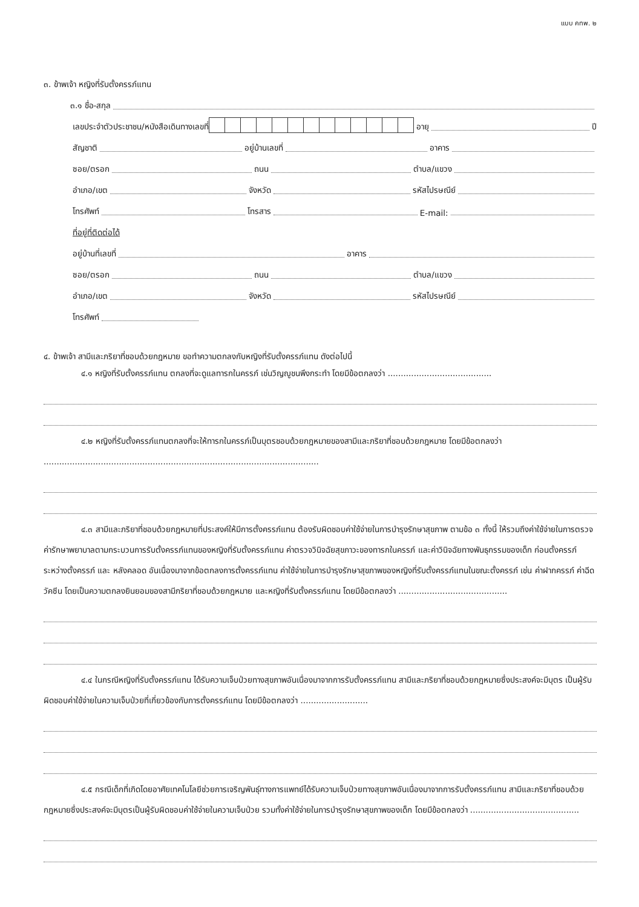แบบ คทพ. ๒
๓. ข้าพเจ้า หญิงที่รับตั้งครรภ์แทน
๓.๑ ชื่อ-สกุล
เลขประจำตัวประชาชน/หนังสือเดินทางเลขที่
อายุ ปี
สัญชาติ อยู่บ้านเลขที่ อาคาร
ซอย/ตรอก ถนน ตำบล/แขวง
อำเภอ/เขต จังหวัด รหัสไปรษณีย์
โทรศัพท์ โทรสาร E-mail:
ที่อยู่ที่ติดต่อได้
อยู่บ้านที่เลขที่ อาคาร
ซอย/ตรอก ถนน ตำบล/แขวง
อำเภอ/เขต จังหวัด รหัสไปรษณีย์
โทรศัพท์
๔. ข้าพเจ้า สามีและภริยาที่ชอบด้วยกฎหมาย ขอทำความตกลงกับหญิงที่รับตั้งครรภ์แทน ดังต่อไปนี้
๔.๑ หญิงที่รับตั้งครรภ์แทน ตกลงที่จะดูแลทารกในครรภ์ เช่นวิญญูชนพึงกระทำ โดยมีข้อตกลงว่า ........................................
๔.๒ หญิงที่รับตั้งครรภ์แทนตกลงที่จะให้ทารกในครรภ์เป็นบุตรชอบด้วยกฎหมายของสามีและภริยาที่ชอบด้วยกฎหมาย โดยมีข้อตกลงว่า ..........................................................................................................
๔.๓ สามีและภริยาที่ชอบด้วยกฎหมายที่ประสงค์ให้มีการตั้งครรภ์แทน ต้องรับผิดชอบค่าใช้จ่ายในการบำรุงรักษาสุขภาพ ตามข้อ ๓ ทั้งนี้ ให้รวมถึงค่าใช้จ่ายในการตรวจ ค่ารักษาพยาบาลตามกระบวนการรับตั้งครรภ์แทนของหญิงที่รับตั้งครรภ์แทน ค่าตรวจวินิจฉัยสุขภาวะของทารกในครรภ์ และค่าวินิจฉัยทางพันธุกรรมของเด็ก ก่อนตั้งครรภ์ ระหว่างตั้งครรภ์ และ หลังคลอด อันเนื่องมาจากข้อตกลงการตั้งครรภ์แทน ค่าใช้จ่ายในการบำรุงรักษาสุขภาพของหญิงที่รับตั้งครรภ์แทนในขณะตั้งครรภ์ เช่น ค่าฝากครรภ์ ค่าฉีดวัคซีน โดยเป็นความตกลงยินยอมของสามีภริยาที่ชอบด้วยกฎหมาย และหญิงที่รับตั้งครรภ์แทน โดยมีข้อตกลงว่า ..........................................
๔.๔ ในกรณีหญิงที่รับตั้งครรภ์แทน ได้รับความเจ็บป่วยทางสุขภาพอันเนื่องมาจากการรับตั้งครรภ์แทน สามีและภริยาที่ชอบด้วยกฎหมายซึ่งประสงค์จะมีบุตร เป็นผู้รับผิดชอบค่าใช้จ่ายในความเจ็บป่วยที่เกี่ยวข้องกับการตั้งครรภ์แทน โดยมีข้อตกลงว่า ..........................
๔.๕ กรณีเด็กที่เกิดโดยอาศัยเทคโนโลยีช่วยการเจริญพันธุ์ทางการแพทย์ได้รับความเจ็บป่วยทางสุขภาพอันเนื่องมาจากการรับตั้งครรภ์แทน สามีและภริยาที่ชอบด้วยกฎหมายซึ่งประสงค์จะมีบุตรเป็นผู้รับผิดชอบค่าใช้จ่ายในความเจ็บป่วย รวมทั้งค่าใช้จ่ายในการบำรุงรักษาสุขภาพของเด็ก โดยมีข้อตกลงว่า ..........................................